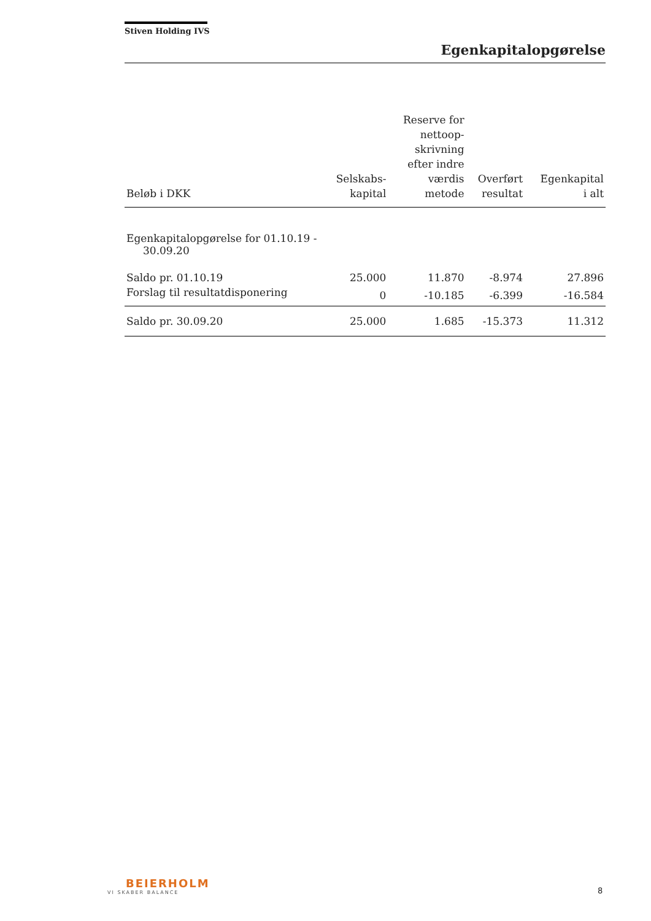Stiven Holding IVS
Egenkapitalopgørelse
| Beløb i DKK | Selskabs- kapital | Reserve for nettoop- skrivning efter indre værdis metode | Overført resultat | Egenkapital i alt |
| --- | --- | --- | --- | --- |
| Egenkapitalopgørelse for 01.10.19 - 30.09.20 | | | | |
| Saldo pr. 01.10.19 | 25.000 | 11.870 | -8.974 | 27.896 |
| Forslag til resultatdisponering | 0 | -10.185 | -6.399 | -16.584 |
| Saldo pr. 30.09.20 | 25.000 | 1.685 | -15.373 | 11.312 |
BEIERHOLM
VI SKABER BALANCE
8